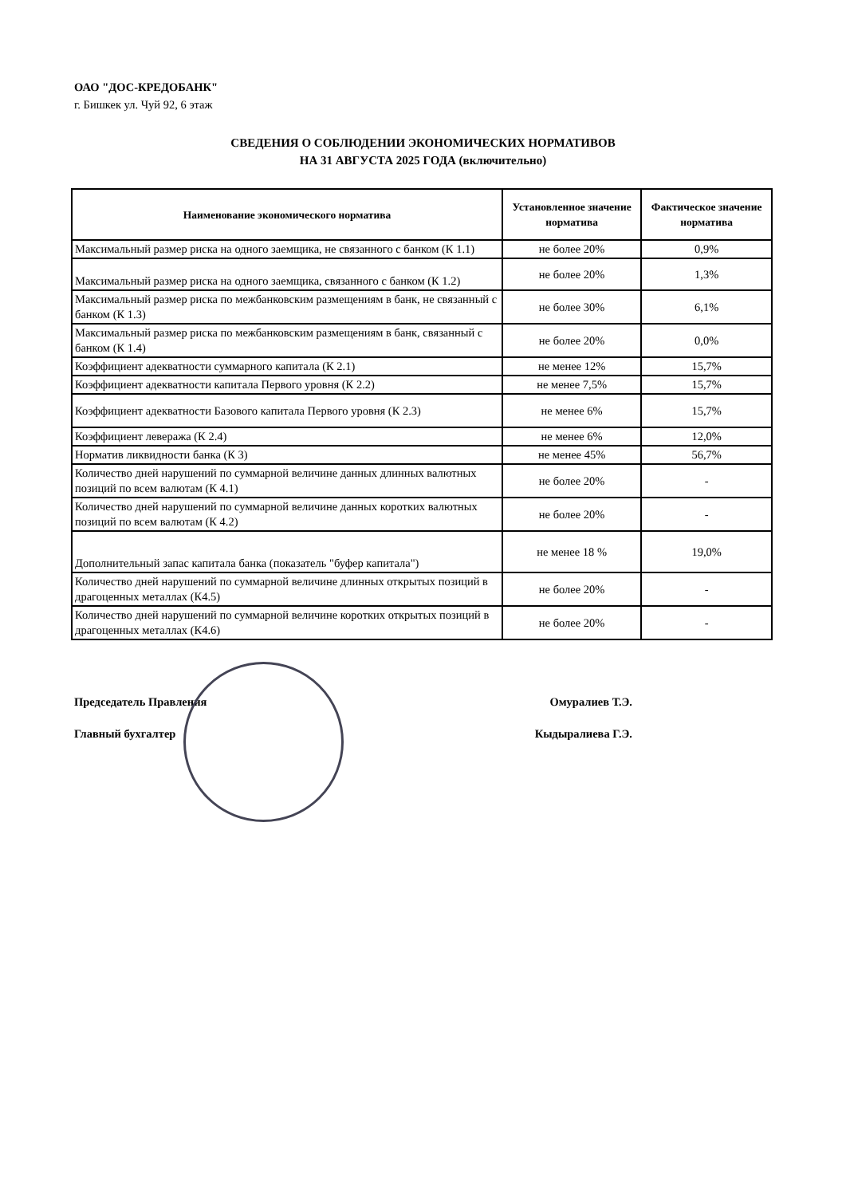ОАО "ДОС-КРЕДОБАНК"
г. Бишкек ул. Чуй 92, 6 этаж
СВЕДЕНИЯ О СОБЛЮДЕНИИ ЭКОНОМИЧЕСКИХ НОРМАТИВОВ
НА 31 АВГУСТА 2025 ГОДА (включительно)
| Наименование экономического норматива | Установленное значение норматива | Фактическое значение норматива |
| --- | --- | --- |
| Максимальный размер риска на одного заемщика, не связанного с банком (К 1.1) | не более 20% | 0,9% |
| Максимальный размер риска на одного заемщика, связанного с банком (К 1.2) | не более 20% | 1,3% |
| Максимальный размер риска по межбанковским размещениям в банк, не связанный с банком (К 1.3) | не более 30% | 6,1% |
| Максимальный размер риска по межбанковским размещениям в банк, связанный с банком (К 1.4) | не более 20% | 0,0% |
| Коэффициент адекватности суммарного капитала (К 2.1) | не менее 12% | 15,7% |
| Коэффициент адекватности капитала Первого уровня (К 2.2) | не менее 7,5% | 15,7% |
| Коэффициент адекватности Базового капитала Первого уровня (К 2.3) | не менее 6% | 15,7% |
| Коэффициент левеража (К 2.4) | не менее 6% | 12,0% |
| Норматив ликвидности банка (К 3) | не менее 45% | 56,7% |
| Количество дней нарушений по суммарной величине данных длинных валютных позиций по всем валютам (К 4.1) | не более 20% | - |
| Количество дней нарушений по суммарной величине данных коротких валютных позиций по всем валютам (К 4.2) | не более 20% | - |
| Дополнительный запас капитала банка (показатель "буфер капитала") | не менее 18 % | 19,0% |
| Количество дней нарушений по суммарной величине длинных открытых позиций в драгоценных металлах (К4.5) | не более 20% | - |
| Количество дней нарушений по суммарной величине коротких открытых позиций в драгоценных металлах (К4.6) | не более 20% | - |
Председатель Правления Омуралиев Т.Э.
Главный бухгалтер Кыдыралиева Г.Э.